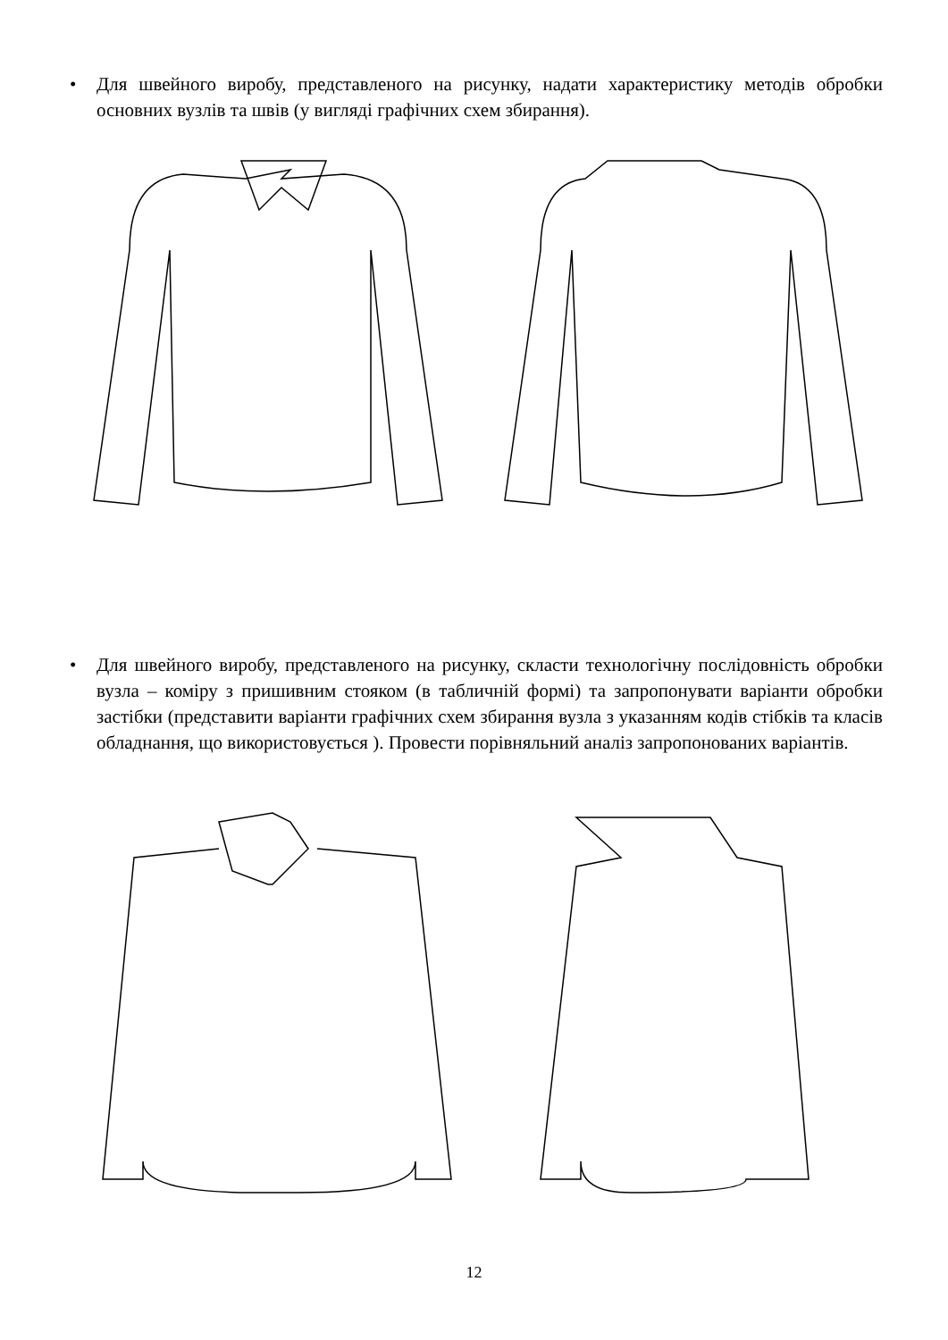•
Для швейного виробу, представленого на рисунку, надати характеристику методів обробки основних вузлів та швів (у вигляді графічних схем збирання).
•
Для швейного виробу, представленого на рисунку, скласти технологічну послідовність обробки вузла – коміру з пришивним стояком (в табличній формі) та запропонувати варіанти обробки застібки (представити варіанти графічних схем збирання вузла з указанням кодів стібків та класів обладнання, що використовується ). Провести порівняльний аналіз запропонованих варіантів.
12